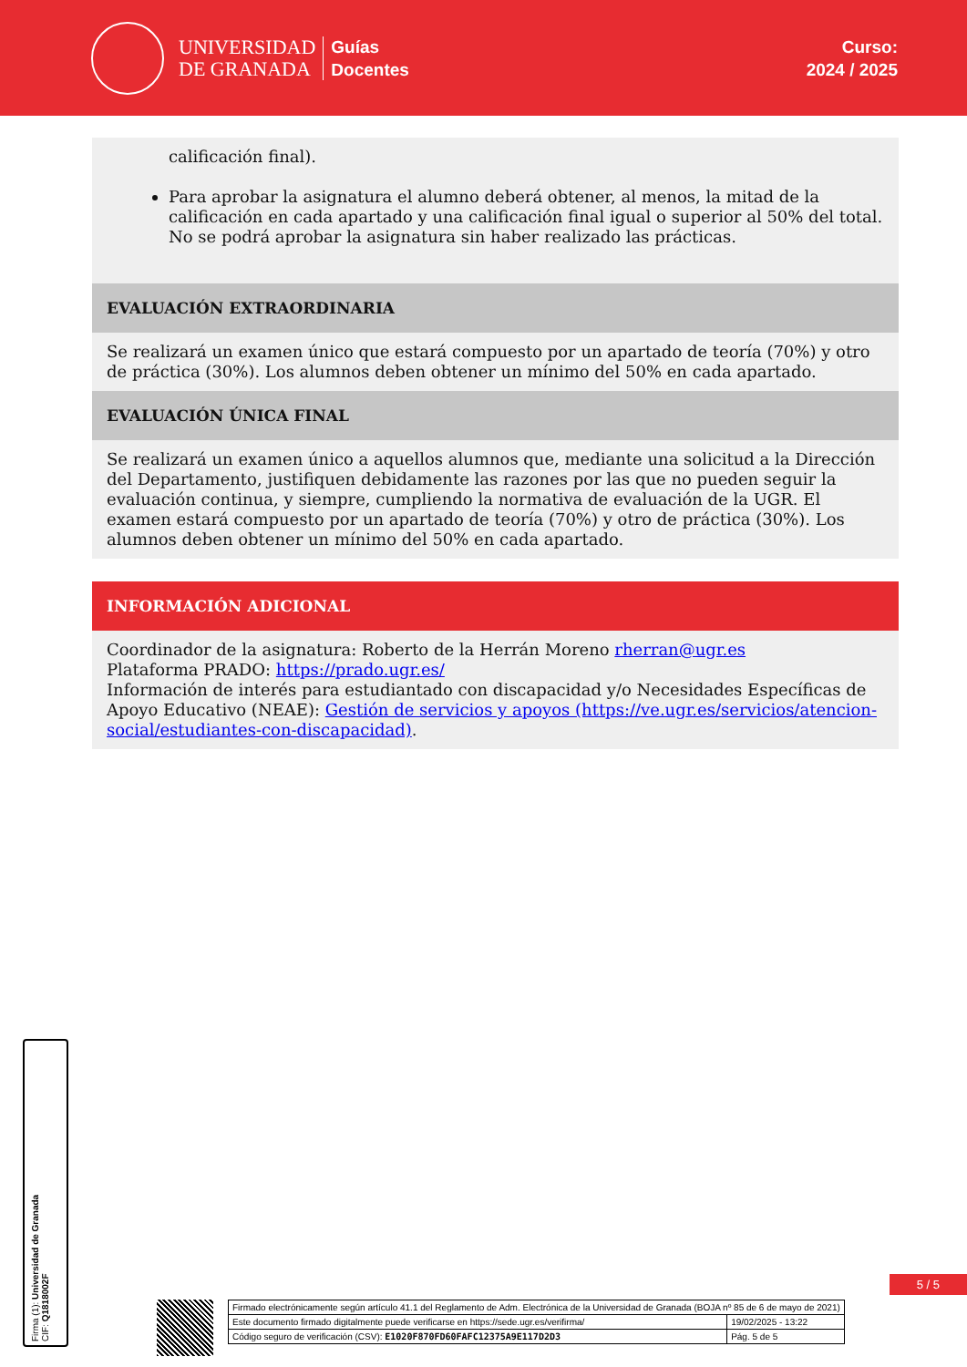UNIVERSIDAD
DE GRANADA
Guías
Docentes
Curso:
2024 / 2025
calificación final).
Para aprobar la asignatura el alumno deberá obtener, al menos, la mitad de la calificación en cada apartado y una calificación final igual o superior al 50% del total. No se podrá aprobar la asignatura sin haber realizado las prácticas.
EVALUACIÓN EXTRAORDINARIA
Se realizará un examen único que estará compuesto por un apartado de teoría (70%) y otro de práctica (30%). Los alumnos deben obtener un mínimo del 50% en cada apartado.
EVALUACIÓN ÚNICA FINAL
Se realizará un examen único a aquellos alumnos que, mediante una solicitud a la Dirección del Departamento, justifiquen debidamente las razones por las que no pueden seguir la evaluación continua, y siempre, cumpliendo la normativa de evaluación de la UGR. El examen estará compuesto por un apartado de teoría (70%) y otro de práctica (30%). Los alumnos deben obtener un mínimo del 50% en cada apartado.
INFORMACIÓN ADICIONAL
Coordinador de la asignatura: Roberto de la Herrán Moreno rherran@ugr.es
Plataforma PRADO: https://prado.ugr.es/
Información de interés para estudiantado con discapacidad y/o Necesidades Específicas de Apoyo Educativo (NEAE): Gestión de servicios y apoyos (https://ve.ugr.es/servicios/atencion-social/estudiantes-con-discapacidad).
Firma (1): Universidad de Granada
CIF: Q1818002F
5 / 5
| Firmado electrónicamente según artículo 41.1 del Reglamento de Adm. Electrónica de la Universidad de Granada (BOJA nº 85 de 6 de mayo de 2021) | |
| Este documento firmado digitalmente puede verificarse en https://sede.ugr.es/verifirma/ | 19/02/2025 - 13:22 |
| Código seguro de verificación (CSV): E1020F870FD60FAFC12375A9E117D2D3 | Pág. 5 de 5 |